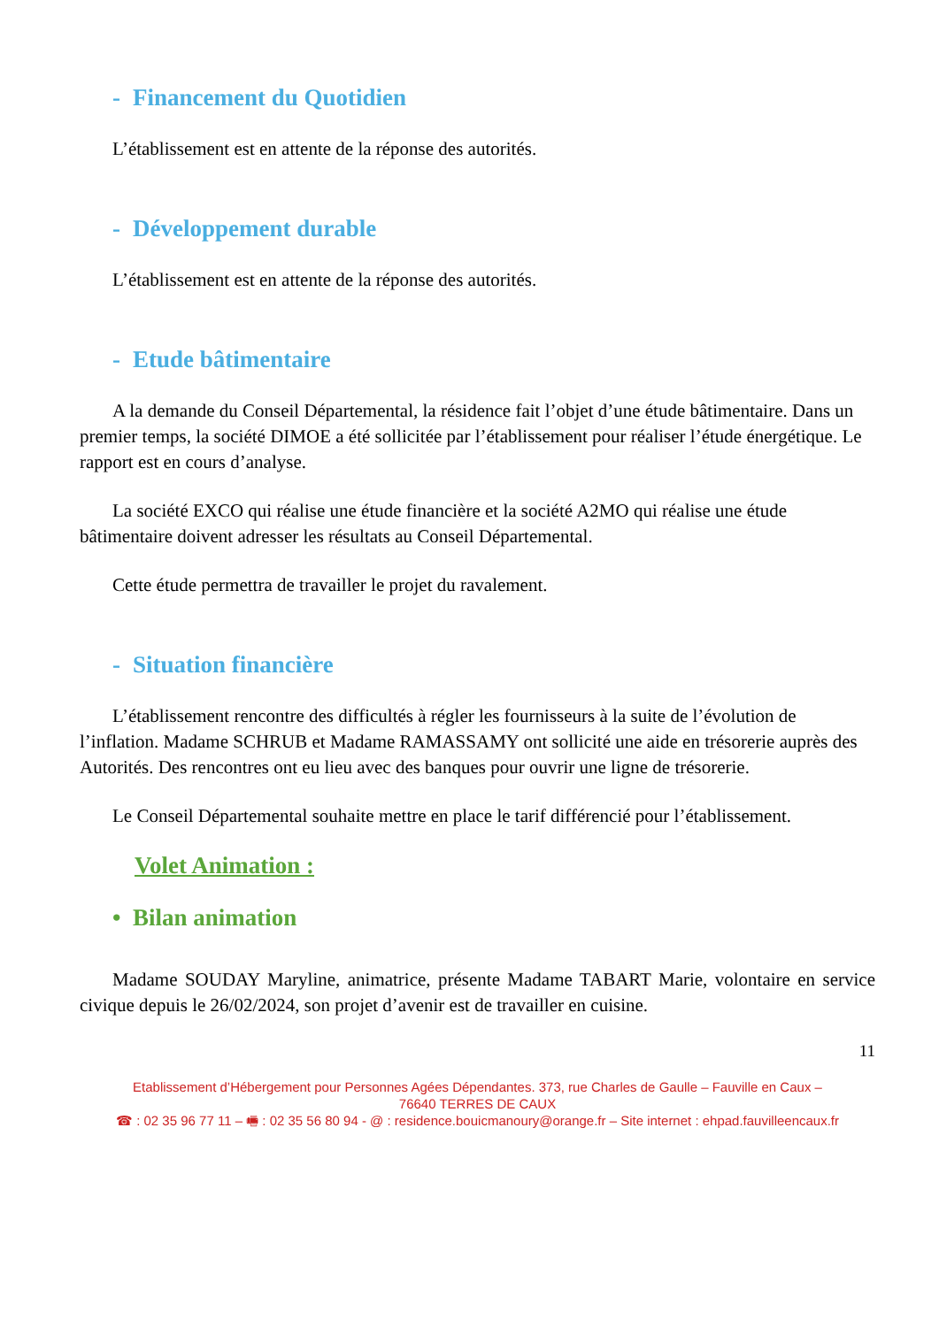- Financement du Quotidien
L’établissement est en attente de la réponse des autorités.
- Développement durable
L’établissement est en attente de la réponse des autorités.
- Etude bâtimentaire
A la demande du Conseil Départemental, la résidence fait l’objet d’une étude bâtimentaire. Dans un premier temps, la société DIMOE a été sollicitée par l’établissement pour réaliser l’étude énergétique. Le rapport est en cours d’analyse.
La société EXCO qui réalise une étude financière et la société A2MO qui réalise une étude bâtimentaire doivent adresser les résultats au Conseil Départemental.
Cette étude permettra de travailler le projet du ravalement.
- Situation financière
L’établissement rencontre des difficultés à régler les fournisseurs à la suite de l’évolution de l’inflation. Madame SCHRUB et Madame RAMASSAMY ont sollicité une aide en trésorerie auprès des Autorités. Des rencontres ont eu lieu avec des banques pour ouvrir une ligne de trésorerie.
Le Conseil Départemental souhaite mettre en place le tarif différencié pour l’établissement.
Volet Animation :
• Bilan animation
Madame SOUDAY Maryline, animatrice, présente Madame TABART Marie, volontaire en service civique depuis le 26/02/2024, son projet d’avenir est de travailler en cuisine.
11
Etablissement d’Hébergement pour Personnes Agées Dépendantes. 373, rue Charles de Gaulle – Fauville en Caux –
76640 TERRES DE CAUX
☎ : 02 35 96 77 11 – 🖷 : 02 35 56 80 94 - @ : residence.bouicmanoury@orange.fr – Site internet : ehpad.fauvilleencaux.fr